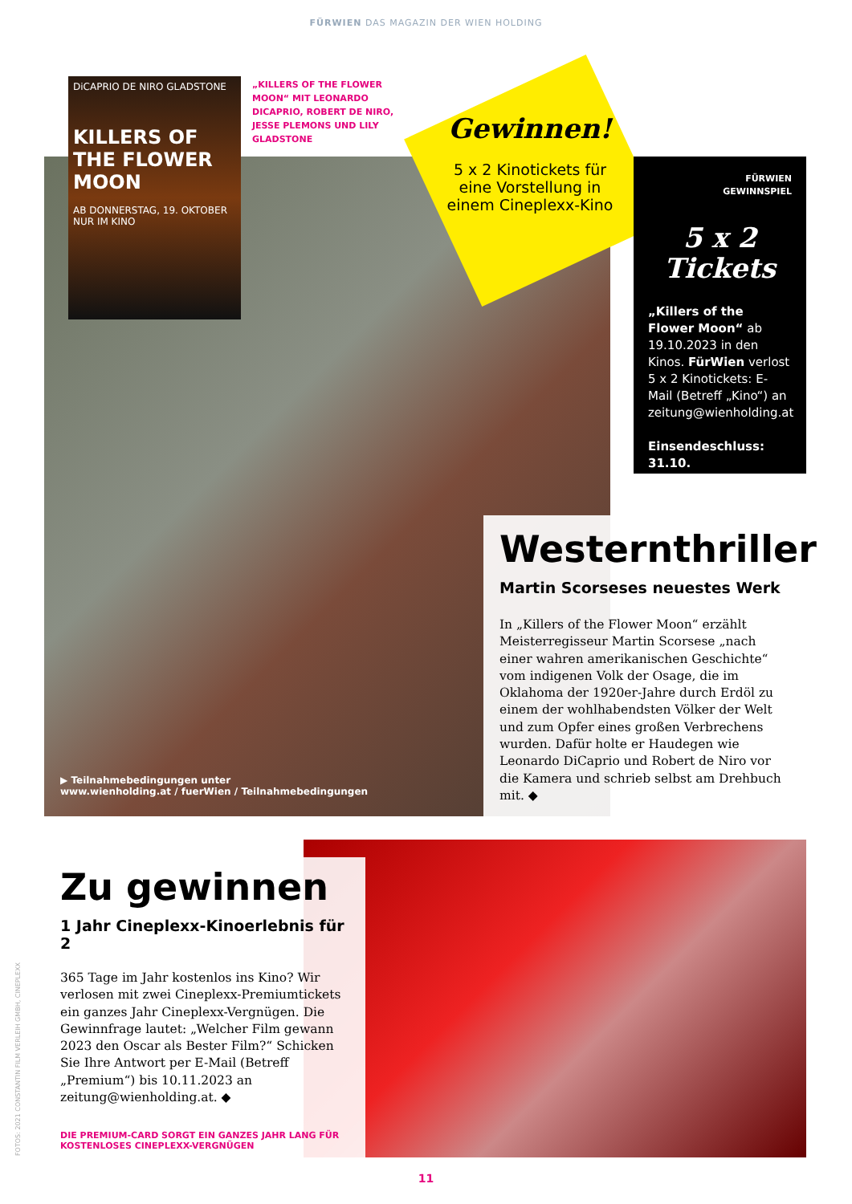FÜRWIEN DAS MAGAZIN DER WIEN HOLDING
DiCAPRIO DE NIRO GLADSTONE
KILLERS OF THE FLOWER MOON
AB DONNERSTAG, 19. OKTOBER NUR IM KINO
„KILLERS OF THE FLOWER MOON“ MIT LEONARDO DICAPRIO, ROBERT DE NIRO, JESSE PLEMONS UND LILY GLADSTONE
Gewinnen!
5 x 2 Kinotickets für eine Vorstellung in einem Cineplexx-Kino
FÜRWIEN
GEWINNSPIEL
5 x 2
Tickets
„Killers of the Flower Moon“ ab 19.10.2023 in den Kinos. FürWien verlost 5 x 2 Kinotickets: E-Mail (Betreff „Kino“) an zeitung@wienholding.at
Einsendeschluss: 31.10.
Westernthriller
Martin Scorseses neuestes Werk
In „Killers of the Flower Moon“ erzählt Meisterregisseur Martin Scorsese „nach einer wahren amerikanischen Geschichte“ vom indigenen Volk der Osage, die im Oklahoma der 1920er-Jahre durch Erdöl zu einem der wohlhabendsten Völker der Welt und zum Opfer eines großen Verbrechens wurden. Dafür holte er Haudegen wie Leonardo DiCaprio und Robert de Niro vor die Kamera und schrieb selbst am Drehbuch mit. ◆
▶ Teilnahmebedingungen unter
www.wienholding.at / fuerWien / Teilnahmebedingungen
Zu gewinnen
1 Jahr Cineplexx-Kinoerlebnis für 2
365 Tage im Jahr kostenlos ins Kino? Wir verlosen mit zwei Cineplexx-Premiumtickets ein ganzes Jahr Cineplexx-Vergnügen. Die Gewinnfrage lautet: „Welcher Film gewann 2023 den Oscar als Bester Film?“ Schicken Sie Ihre Antwort per E-Mail (Betreff „Premium“) bis 10.11.2023 an zeitung@wienholding.at. ◆
DIE PREMIUM-CARD SORGT EIN GANZES JAHR LANG FÜR KOSTENLOSES CINEPLEXX-VERGNÜGEN
FOTOS: 2021 CONSTANTIN FILM VERLEIH GMBH, CINEPLEXX
11